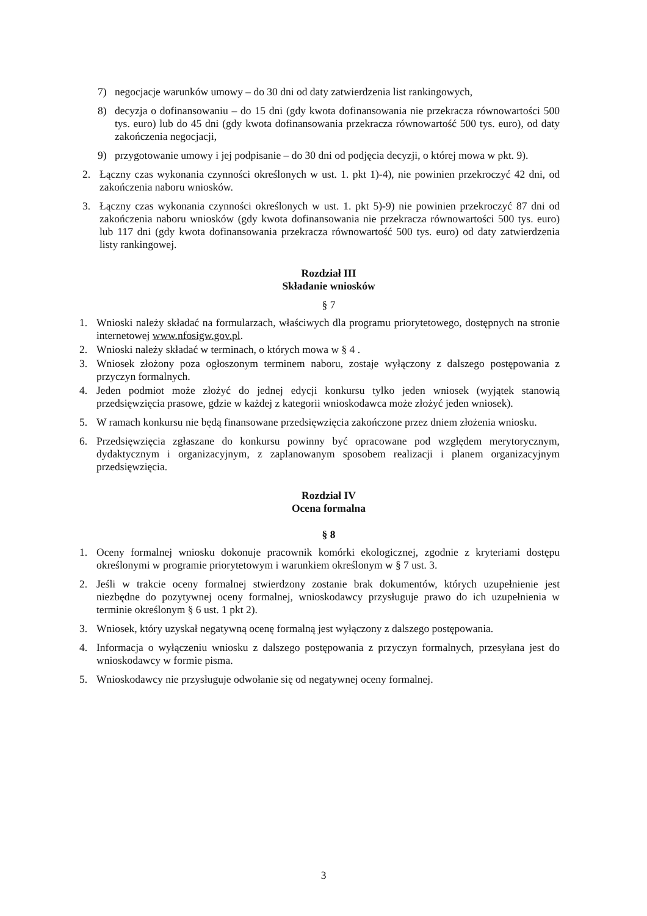7) negocjacje warunków umowy – do 30 dni od daty zatwierdzenia list rankingowych,
8) decyzja o dofinansowaniu – do 15 dni (gdy kwota dofinansowania nie przekracza równowartości 500 tys. euro) lub do 45 dni (gdy kwota dofinansowania przekracza równowartość 500 tys. euro), od daty zakończenia negocjacji,
9) przygotowanie umowy i jej podpisanie – do 30 dni od podjęcia decyzji, o której mowa w pkt. 9).
2. Łączny czas wykonania czynności określonych w ust. 1. pkt 1)-4), nie powinien przekroczyć 42 dni, od zakończenia naboru wniosków.
3. Łączny czas wykonania czynności określonych w ust. 1. pkt 5)-9) nie powinien przekroczyć 87 dni od zakończenia naboru wniosków (gdy kwota dofinansowania nie przekracza równowartości 500 tys. euro) lub 117 dni (gdy kwota dofinansowania przekracza równowartość 500 tys. euro) od daty zatwierdzenia listy rankingowej.
Rozdział III
Składanie wniosków
§ 7
1. Wnioski należy składać na formularzach, właściwych dla programu priorytetowego, dostępnych na stronie internetowej www.nfosigw.gov.pl.
2. Wnioski należy składać w terminach, o których mowa w § 4 .
3. Wniosek złożony poza ogłoszonym terminem naboru, zostaje wyłączony z dalszego postępowania z przyczyn formalnych.
4. Jeden podmiot może złożyć do jednej edycji konkursu tylko jeden wniosek (wyjątek stanowią przedsięwzięcia prasowe, gdzie w każdej z kategorii wnioskodawca może złożyć jeden wniosek).
5. W ramach konkursu nie będą finansowane przedsięwzięcia zakończone przez dniem złożenia wniosku.
6. Przedsięwzięcia zgłaszane do konkursu powinny być opracowane pod względem merytorycznym, dydaktycznym i organizacyjnym, z zaplanowanym sposobem realizacji i planem organizacyjnym przedsięwzięcia.
Rozdział IV
Ocena formalna
§ 8
1. Oceny formalnej wniosku dokonuje pracownik komórki ekologicznej, zgodnie z kryteriami dostępu określonymi w programie priorytetowym i warunkiem określonym w § 7 ust. 3.
2. Jeśli w trakcie oceny formalnej stwierdzony zostanie brak dokumentów, których uzupełnienie jest niezbędne do pozytywnej oceny formalnej, wnioskodawcy przysługuje prawo do ich uzupełnienia w terminie określonym § 6 ust. 1 pkt 2).
3. Wniosek, który uzyskał negatywną ocenę formalną jest wyłączony z dalszego postępowania.
4. Informacja o wyłączeniu wniosku z dalszego postępowania z przyczyn formalnych, przesyłana jest do wnioskodawcy w formie pisma.
5. Wnioskodawcy nie przysługuje odwołanie się od negatywnej oceny formalnej.
3